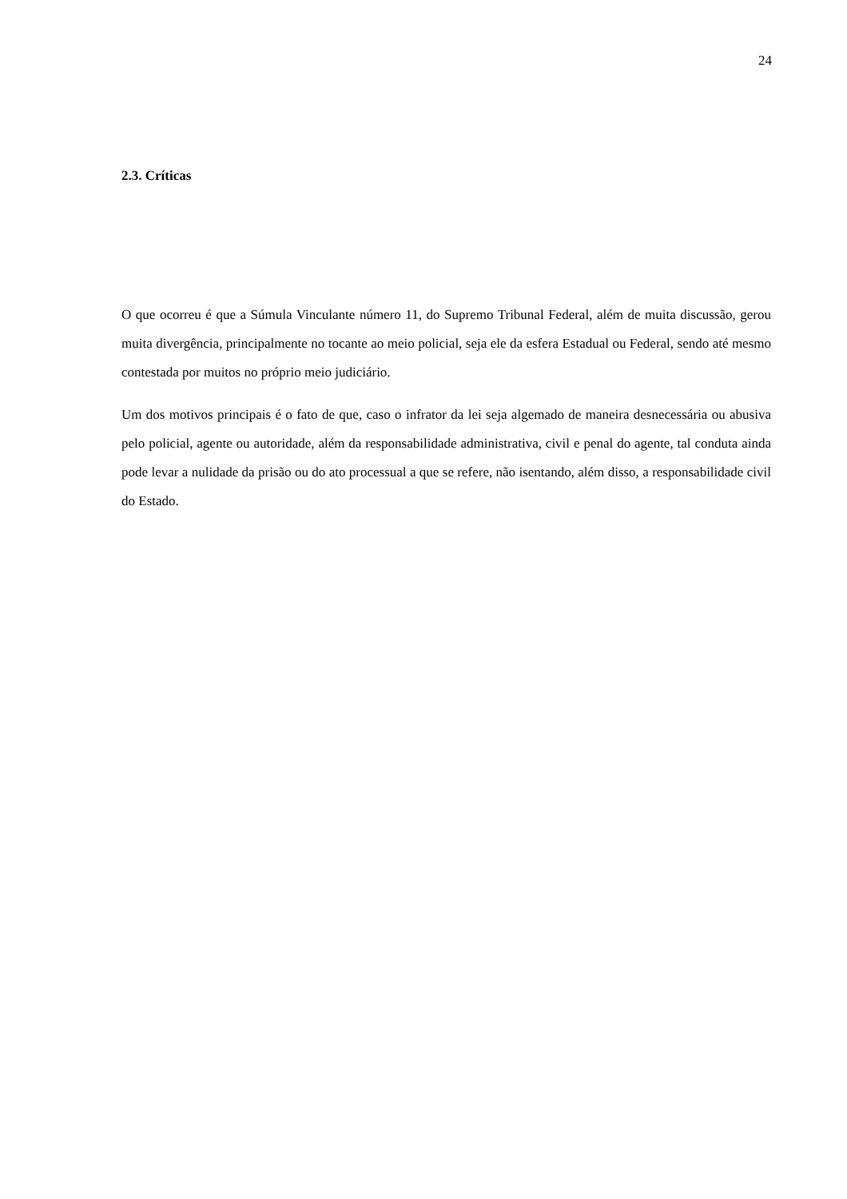24
2.3. Críticas
O que ocorreu é que a Súmula Vinculante número 11, do Supremo Tribunal Federal, além de muita discussão, gerou muita divergência, principalmente no tocante ao meio policial, seja ele da esfera Estadual ou Federal, sendo até mesmo contestada por muitos no próprio meio judiciário.
Um dos motivos principais é o fato de que, caso o infrator da lei seja algemado de maneira desnecessária ou abusiva pelo policial, agente ou autoridade, além da responsabilidade administrativa, civil e penal do agente, tal conduta ainda pode levar a nulidade da prisão ou do ato processual a que se refere, não isentando, além disso, a responsabilidade civil do Estado.